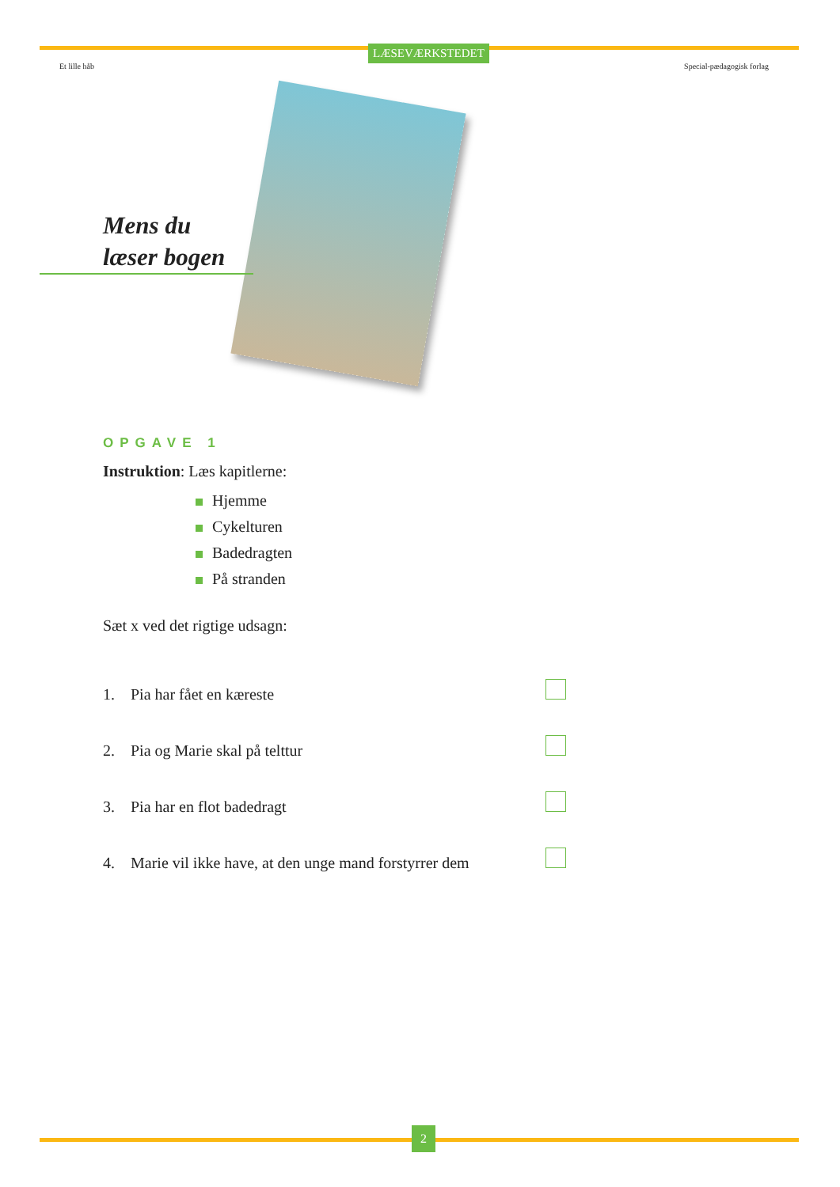LÆSEVÆRKSTEDET
Et lille håb Special-pædagogisk forlag
Mens du
læser bogen
OPGAVE 1
Instruktion: Læs kapitlerne:
Hjemme
Cykelturen
Badedragten
På stranden
Sæt x ved det rigtige udsagn:
1. Pia har fået en kæreste
2. Pia og Marie skal på telttur
3. Pia har en flot badedragt
4. Marie vil ikke have, at den unge mand forstyrrer dem
2